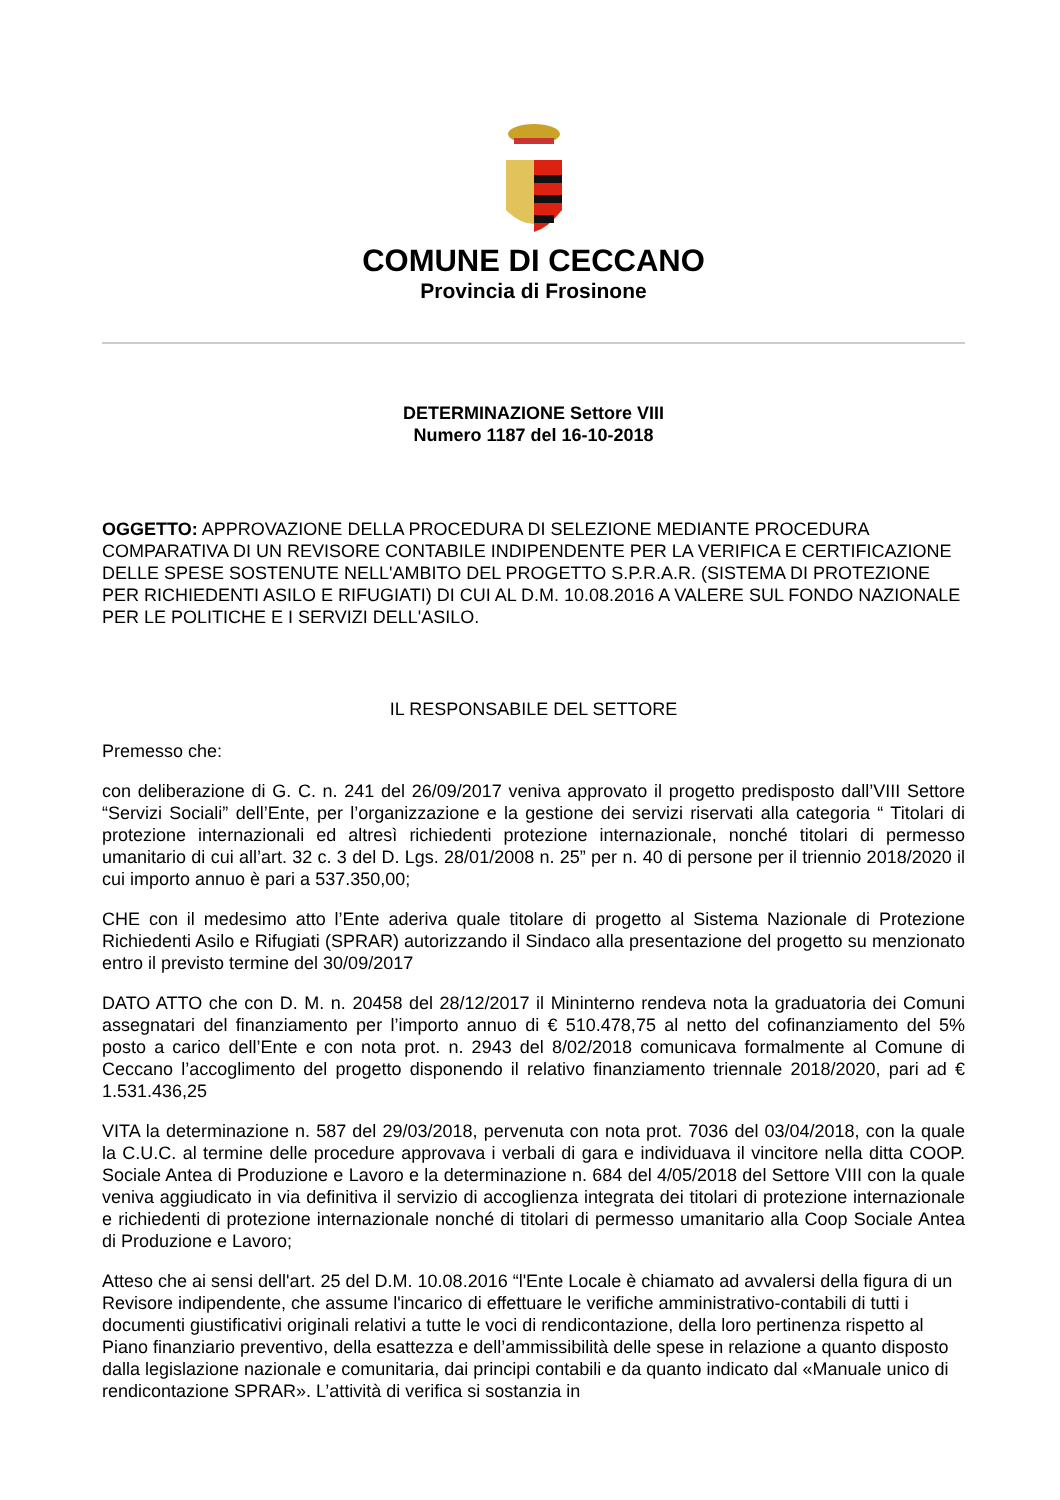COMUNE DI CECCANO
Provincia di Frosinone
DETERMINAZIONE Settore VIII
Numero 1187 del 16-10-2018
OGGETTO: APPROVAZIONE DELLA PROCEDURA DI SELEZIONE MEDIANTE PROCEDURA COMPARATIVA DI UN REVISORE CONTABILE INDIPENDENTE PER LA VERIFICA E CERTIFICAZIONE DELLE SPESE SOSTENUTE NELL'AMBITO DEL PROGETTO S.P.R.A.R. (SISTEMA DI PROTEZIONE PER RICHIEDENTI ASILO E RIFUGIATI) DI CUI AL D.M. 10.08.2016 A VALERE SUL FONDO NAZIONALE PER LE POLITICHE E I SERVIZI DELL'ASILO.
IL RESPONSABILE DEL SETTORE
Premesso che:
con deliberazione di G. C. n. 241 del 26/09/2017 veniva approvato il progetto predisposto dall’VIII Settore “Servizi Sociali” dell’Ente, per l’organizzazione e la gestione dei servizi riservati alla categoria “ Titolari di protezione internazionali ed altresì richiedenti protezione internazionale, nonché titolari di permesso umanitario di cui all’art. 32 c. 3 del D. Lgs. 28/01/2008 n. 25” per n. 40 di persone per il triennio 2018/2020 il cui importo annuo è pari a 537.350,00;
CHE con il medesimo atto l’Ente aderiva quale titolare di progetto al Sistema Nazionale di Protezione Richiedenti Asilo e Rifugiati (SPRAR) autorizzando il Sindaco alla presentazione del progetto su menzionato entro il previsto termine del 30/09/2017
DATO ATTO che con D. M. n. 20458 del 28/12/2017 il Mininterno rendeva nota la graduatoria dei Comuni assegnatari del finanziamento per l’importo annuo di € 510.478,75 al netto del cofinanziamento del 5% posto a carico dell’Ente e con nota prot. n. 2943 del 8/02/2018 comunicava formalmente al Comune di Ceccano l’accoglimento del progetto disponendo il relativo finanziamento triennale 2018/2020, pari ad € 1.531.436,25
VITA la determinazione n. 587 del 29/03/2018, pervenuta con nota prot. 7036 del 03/04/2018, con la quale la C.U.C. al termine delle procedure approvava i verbali di gara e individuava il vincitore nella ditta COOP. Sociale Antea di Produzione e Lavoro e la determinazione n. 684 del 4/05/2018 del Settore VIII con la quale veniva aggiudicato in via definitiva il servizio di accoglienza integrata dei titolari di protezione internazionale e richiedenti di protezione internazionale nonché di titolari di permesso umanitario alla Coop Sociale Antea di Produzione e Lavoro;
Atteso che ai sensi dell'art. 25 del D.M. 10.08.2016 “l'Ente Locale è chiamato ad avvalersi della figura di un Revisore indipendente, che assume l'incarico di effettuare le verifiche amministrativo-contabili di tutti i documenti giustificativi originali relativi a tutte le voci di rendicontazione, della loro pertinenza rispetto al Piano finanziario preventivo, della esattezza e dell’ammissibilità delle spese in relazione a quanto disposto dalla legislazione nazionale e comunitaria, dai principi contabili e da quanto indicato dal «Manuale unico di rendicontazione SPRAR». L’attività di verifica si sostanzia in